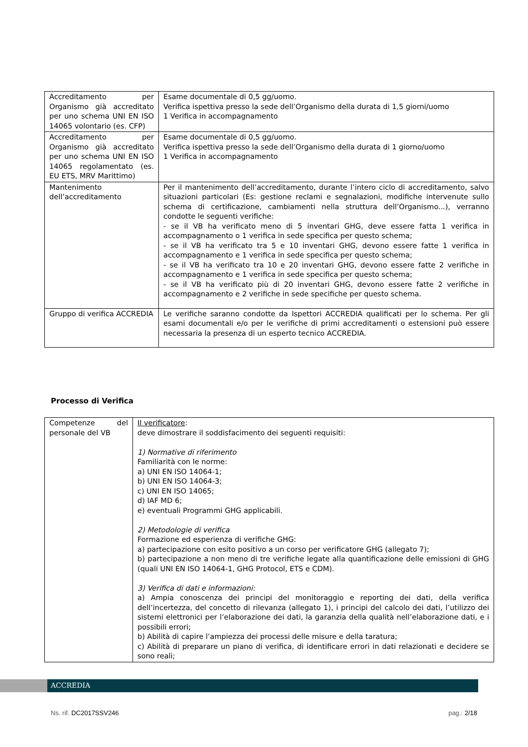| Accreditamento per Organismo già accreditato per uno schema UNI EN ISO 14065 volontario (es. CFP) | Esame documentale di 0,5 gg/uomo. Verifica ispettiva presso la sede dell’Organismo della durata di 1,5 giorni/uomo 1 Verifica in accompagnamento |
| Accreditamento per Organismo già accreditato per uno schema UNI EN ISO 14065 regolamentato (es. EU ETS, MRV Marittimo) | Esame documentale di 0,5 gg/uomo. Verifica ispettiva presso la sede dell’Organismo della durata di 1 giorno/uomo 1 Verifica in accompagnamento |
| Mantenimento dell’accreditamento | Per il mantenimento dell’accreditamento, durante l’intero ciclo di accreditamento, salvo situazioni particolari (Es: gestione reclami e segnalazioni, modifiche intervenute sullo schema di certificazione, cambiamenti nella struttura dell’Organismo...), verranno condotte le seguenti verifiche: - se il VB ha verificato meno di 5 inventari GHG, deve essere fatta 1 verifica in accompagnamento o 1 verifica in sede specifica per questo schema; - se il VB ha verificato tra 5 e 10 inventari GHG, devono essere fatte 1 verifica in accompagnamento e 1 verifica in sede specifica per questo schema; - se il VB ha verificato tra 10 e 20 inventari GHG, devono essere fatte 2 verifiche in accompagnamento e 1 verifica in sede specifica per questo schema; - se il VB ha verificato più di 20 inventari GHG, devono essere fatte 2 verifiche in accompagnamento e 2 verifiche in sede specifiche per questo schema. |
| Gruppo di verifica ACCREDIA | Le verifiche saranno condotte da Ispettori ACCREDIA qualificati per lo schema. Per gli esami documentali e/o per le verifiche di primi accreditamenti o estensioni può essere necessaria la presenza di un esperto tecnico ACCREDIA. |
Processo di Verifica
| Competenze del personale del VB | Il verificatore : deve dimostrare il soddisfacimento dei seguenti requisiti: 1) Normative di riferimento Familiarità con le norme: a) UNI EN ISO 14064-1; b) UNI EN ISO 14064-3; c) UNI EN ISO 14065; d) IAF MD 6; e) eventuali Programmi GHG applicabili. 2) Metodologie di verifica Formazione ed esperienza di verifiche GHG: a) partecipazione con esito positivo a un corso per verificatore GHG (allegato 7); b) partecipazione a non meno di tre verifiche legate alla quantificazione delle emissioni di GHG (quali UNI EN ISO 14064-1, GHG Protocol, ETS e CDM). 3) Verifica di dati e informazioni: a) Ampia conoscenza dei principi del monitoraggio e reporting dei dati, della verifica dell’incertezza, del concetto di rilevanza (allegato 1), i principi del calcolo dei dati, l’utilizzo dei sistemi elettronici per l’elaborazione dei dati, la garanzia della qualità nell’elaborazione dati, e i possibili errori; b) Abilità di capire l’ampiezza dei processi delle misure e della taratura; c) Abilità di preparare un piano di verifica, di identificare errori in dati relazionati e decidere se sono reali; |
ACCREDIA
Ns. rif. DC2017SSV246 pag.: 2/18